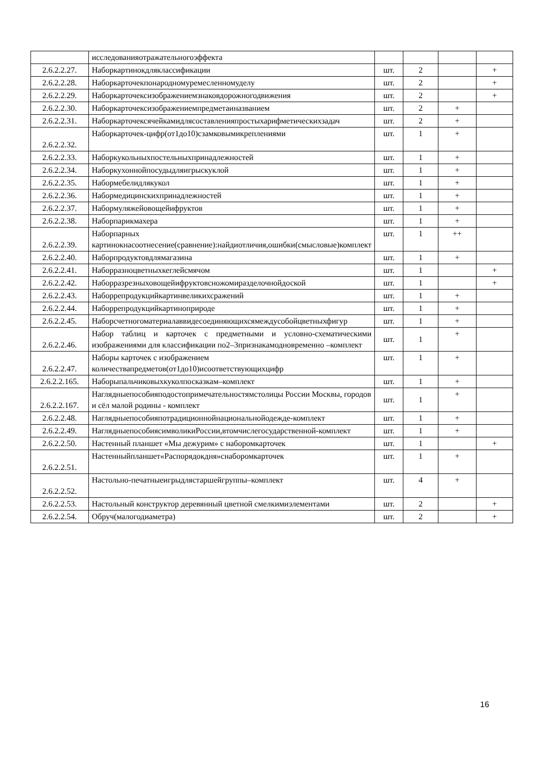| | исследованияотражательногоэффекта | | | | |
| 2.6.2.2.27. | Наборкартинокдляклассификации | шт. | 2 | | + |
| 2.6.2.2.28. | Наборкарточекпонародномуремесленномуделу | шт. | 2 | | + |
| 2.6.2.2.29. | Наборкарточексизображениемзнаковдорожногодвижения | шт. | 2 | | + |
| 2.6.2.2.30. | Наборкарточексизображениемпредметаиназванием | шт. | 2 | + | |
| 2.6.2.2.31. | Наборкарточексячейкамидлясоставленияпростыхарифметическихзадач | шт. | 2 | + | |
| 2.6.2.2.32. | Наборкарточек-цифр(от1до10)сзамковымикреплениями | шт. | 1 | + | |
| 2.6.2.2.33. | Наборкукольныхпостельныхпринадлежностей | шт. | 1 | + | |
| 2.6.2.2.34. | Наборкухоннойпосудыдляигрыскуклой | шт. | 1 | + | |
| 2.6.2.2.35. | Нaбормебелидлякукол | шт. | 1 | + | |
| 2.6.2.2.36. | Набормедицинскихпринадлежностей | шт. | 1 | + | |
| 2.6.2.2.37. | Набормуляжейовощейифруктов | шт. | 1 | + | |
| 2.6.2.2.38. | Наборпарикмахера | шт. | 1 | + | |
| 2.6.2.2.39. | Наборпарных картинокнасоотнесение(сравнение):найдиотличия,ошибки(смысловые)комплект | шт. | 1 | ++ | |
| 2.6.2.2.40. | Наборпродуктовдлямагазина | шт. | 1 | + | |
| 2.6.2.2.41. | Наборразноцветныхкеглейсмячом | шт. | 1 | | + |
| 2.6.2.2.42. | Наборразрезныховощейифруктовсножомиразделочнойдоской | шт. | 1 | | + |
| 2.6.2.2.43. | Наборрепродукцийкартинвеликихсражений | шт. | 1 | + | |
| 2.6.2.2.44. | Наборрепродукцийкартиноприроде | шт. | 1 | + | |
| 2.6.2.2.45. | Наборсчетногоматериалаввидесоединяющихсямеждусобойцветныхфигур | шт. | 1 | + | |
| 2.6.2.2.46. | Набор таблиц и карточек с предметными и условно-схематическими изображениями для классификации по2–3признакамодновременно –комплект | шт. | 1 | + | |
| 2.6.2.2.47. | Наборы карточек с изображением количествапредметов(от1до10)исоответствующихцифр | шт. | 1 | + | |
| 2.6.2.2.165. | Наборыпальчиковыхкуколпосказкам–комплект | шт. | 1 | + | |
| 2.6.2.2.167. | Наглядныепособияподостопримечательностямстолицы России Москвы, городов и сёл малой родины - комплект | шт. | 1 | + | |
| 2.6.2.2.48. | Наглядныепособияпотрадиционнойнациональнойодежде-комплект | шт. | 1 | + | |
| 2.6.2.2.49. | НаглядныепособиясимволикиРоссии,втомчислегосударственной-комплект | шт. | 1 | + | |
| 2.6.2.2.50. | Настенный планшет «Мы дежурим» с наборомкарточек | шт. | 1 | | + |
| 2.6.2.2.51. | Настенныйпланшет«Распорядокдня»снаборомкарточек | шт. | 1 | + | |
| 2.6.2.2.52. | Настольно-печатныеигрыдлястаршейгруппы–комплект | шт. | 4 | + | |
| 2.6.2.2.53. | Настольный конструктор деревянный цветной смелкимиэлементами | шт. | 2 | | + |
| 2.6.2.2.54. | Обруч(малогодиаметра) | шт. | 2 | | + |
16